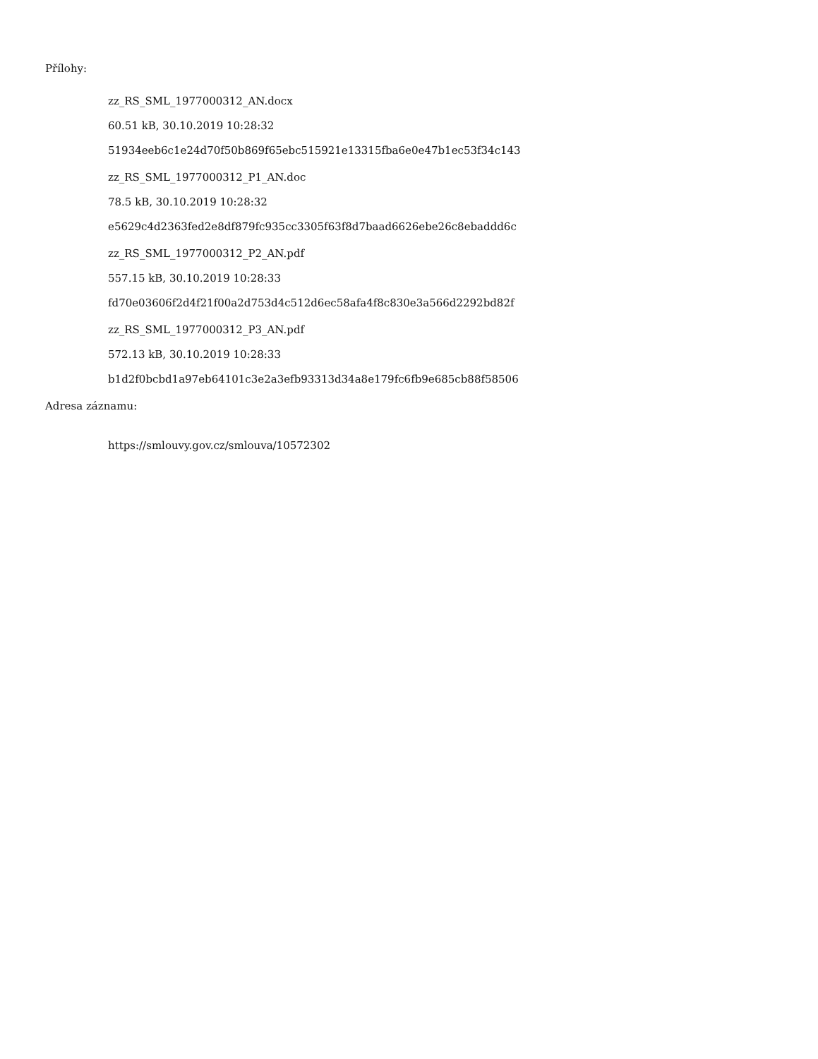Přílohy:
zz_RS_SML_1977000312_AN.docx
60.51 kB, 30.10.2019 10:28:32
51934eeb6c1e24d70f50b869f65ebc515921e13315fba6e0e47b1ec53f34c143
zz_RS_SML_1977000312_P1_AN.doc
78.5 kB, 30.10.2019 10:28:32
e5629c4d2363fed2e8df879fc935cc3305f63f8d7baad6626ebe26c8ebaddd6c
zz_RS_SML_1977000312_P2_AN.pdf
557.15 kB, 30.10.2019 10:28:33
fd70e03606f2d4f21f00a2d753d4c512d6ec58afa4f8c830e3a566d2292bd82f
zz_RS_SML_1977000312_P3_AN.pdf
572.13 kB, 30.10.2019 10:28:33
b1d2f0bcbd1a97eb64101c3e2a3efb93313d34a8e179fc6fb9e685cb88f58506
Adresa záznamu:
https://smlouvy.gov.cz/smlouva/10572302